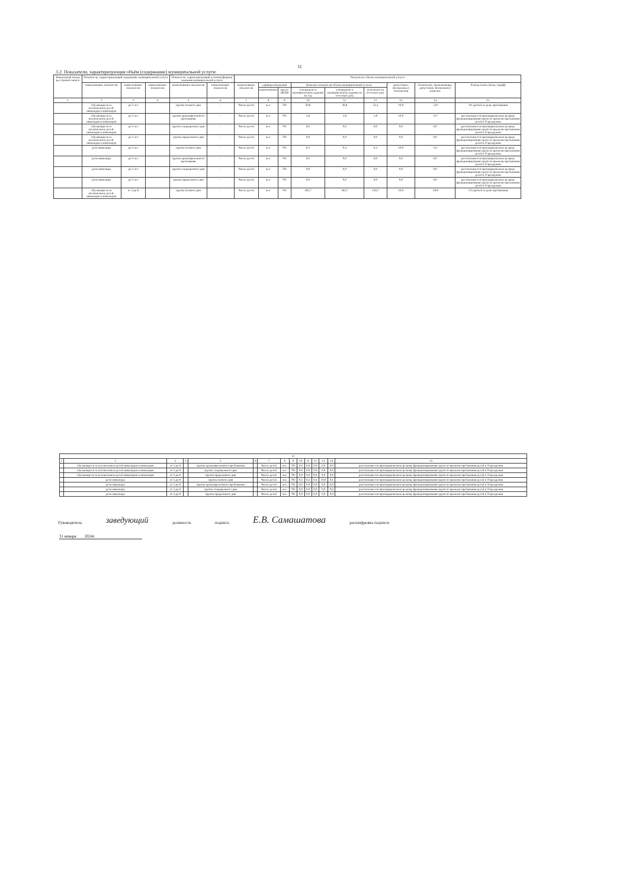11
3.2. Показатели, характеризующие объём (содержание) муниципальной услуги:
| Уникальный номер реестровой записи | Показатель, характеризующий содержание муниципальной услуги | | | Показатель, характеризующий условия (формы) оказания муниципальной услуги | | Показатель объёма муниципальной услуги | | | | | | | | |
| --- | --- | --- | --- | --- | --- | --- | --- | --- | --- | --- | --- | --- | --- | --- |
| | наименование показателя | наименование показателя | наименование показателя | наименование показателя | наименование показателя | наименование показателя | единица измерения | | Значение показателя объёма муниципальной услуги | | | допустимые (возможные) отклонения | отклонение, превышающее допустимое (возможное) значение | Размер платы (цена, тариф) |
| | | | | | | | наименование | код по ОКЕИ | утверждено в муниципальном задании на год | утверждено в муниципальном задании на отчетную дату | исполнено на отчетную дату | | | |
| 1 | 2 | 3 | 4 | 5 | 6 | 7 | 8 | 9 | 10 | 11 | 12 | 13 | 14 | 15 |
| | обучающиеся за исключением детей-инвалидов и инвалидов | до 3 лет | | группа полного дня | - | Число детей | чел. | 792 | 30,8 | 30,8 | 23,3 | 10,0 | -5,9 | 111 рублей за день пребывания |
| | обучающиеся за исключением детей-инвалидов и инвалидов | до 3 лет | | группа кратковременного пребывания | - | Число детей | чел. | 792 | 2,8 | 2,8 | 1,9 | 10,0 | -0,7 | рассчитывается пропорционально режиму функционирования групп по времени пребывания детей в Учреждении |
| | обучающиеся за исключением детей-инвалидов и инвалидов | до 3 лет | | группа сокращенного дня | - | Число детей | чел. | 792 | 0,0 | 0,0 | 0,0 | 0,0 | 0,0 | рассчитывается пропорционально режиму функционирования групп по времени пребывания детей в Учреждении |
| | обучающиеся за исключением детей-инвалидов и инвалидов | до 3 лет | | группа продленного дня | - | Число детей | чел. | 792 | 0,0 | 0,0 | 0,0 | 0,0 | 0,0 | рассчитывается пропорционально режиму функционирования групп по времени пребывания детей в Учреждении |
| | дети-инвалиды | до 3 лет | | группа полного дня | - | Число детей | чел. | 792 | 0,3 | 0,3 | 0,3 | 10,0 | -0,1 | рассчитывается пропорционально режиму функционирования групп по времени пребывания детей в Учреждении |
| | дети-инвалиды | до 3 лет | | группа кратковременного пребывания | - | Число детей | чел. | 792 | 0,0 | 0,0 | 0,0 | 0,0 | 0,0 | рассчитывается пропорционально режиму функционирования групп по времени пребывания детей в Учреждении |
| | дети-инвалиды | до 3 лет | | группа сокращенного дня | - | Число детей | чел. | 792 | 0,0 | 0,0 | 0,0 | 0,0 | 0,0 | рассчитывается пропорционально режиму функционирования групп по времени пребывания детей в Учреждении |
| | дети-инвалиды | до 3 лет | | группа продленного дня | - | Число детей | чел. | 792 | 0,0 | 0,0 | 0,0 | 0,0 | 0,0 | рассчитывается пропорционально режиму функционирования групп по времени пребывания детей в Учреждении |
| | обучающиеся за исключением детей-инвалидов и инвалидов | от 3 до 8 | | группа полного дня | - | Число детей | чел. | 792 | 182,7 | 182,7 | 143,7 | 10,0 | -29,0 | 125 рублей за день пребывания |
| 12 | | | | | | | | | | | | | | |
| 1 | 2 | 3 | 4 | 5 | 6 | 7 | 8 | 9 | 10 | 11 | 12 | 13 | 14 | 15 |
| | обучающиеся за исключением детей-инвалидов и инвалидов | от 3 до 8 | | группа кратковременного пребывания | - | Число детей | чел. | 792 | 0,0 | 0,0 | 0,0 | 0,0 | 0,0 | рассчитывается пропорционально режиму функционирования групп по времени пребывания детей в Учреждении |
| | обучающиеся за исключением детей-инвалидов и инвалидов | от 3 до 8 | | группа сокращенного дня | - | Число детей | чел. | 792 | 0,0 | 0,0 | 0,0 | 0,0 | 0,0 | рассчитывается пропорционально режиму функционирования групп по времени пребывания детей в Учреждении |
| | обучающиеся за исключением детей-инвалидов и инвалидов | от 3 до 8 | | группа продленного дня | - | Число детей | чел. | 792 | 0,0 | 0,0 | 0,0 | 0,0 | 0,0 | рассчитывается пропорционально режиму функционирования групп по времени пребывания детей в Учреждении |
| | дети-инвалиды | от 3 до 8 | | группа полного дня | - | Число детей | чел. | 792 | 0,3 | 0,3 | 0,4 | 10,0 | 0,1 | рассчитывается пропорционально режиму функционирования групп по времени пребывания детей в Учреждении |
| | дети-инвалиды | от 3 до 8 | | группа кратковременного пребывания | - | Число детей | чел. | 792 | 0,0 | 0,0 | 0,0 | 0,0 | 0,0 | рассчитывается пропорционально режиму функционирования групп по времени пребывания детей в Учреждении |
| | дети-инвалиды | от 3 до 8 | | группа сокращенного дня | - | Число детей | чел. | 792 | 0,0 | 0,0 | 0,0 | 0,0 | 0,0 | рассчитывается пропорционально режиму функционирования групп по времени пребывания детей в Учреждении |
| | дети-инвалиды | от 3 до 8 | | группа продленного дня | - | Число детей | чел. | 792 | 0,0 | 0,0 | 0,0 | 0,0 | 0,0 | рассчитывается пропорционально режиму функционирования групп по времени пребывания детей в Учреждении |
Руководитель заведующий должность подпись Е.В. Самашатова расшифровка подписи
31 января 2024г.